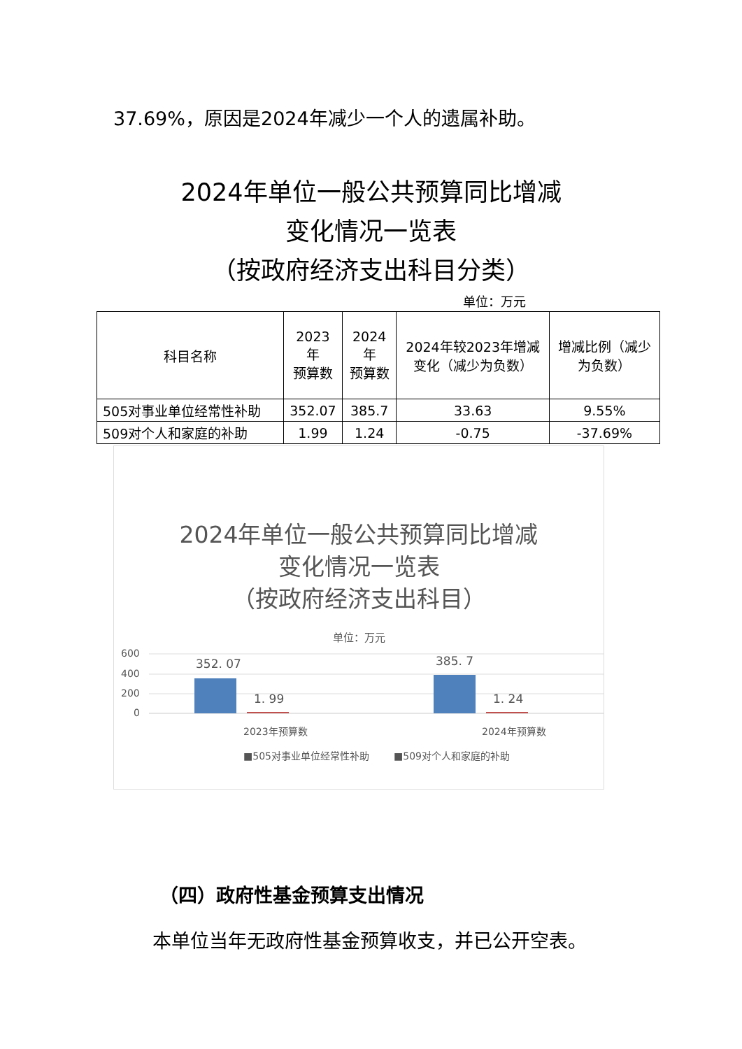37.69%，原因是2024年减少一个人的遗属补助。
2024年单位一般公共预算同比增减
变化情况一览表
（按政府经济支出科目分类）
单位：万元
| 科目名称 | 2023年 预算数 | 2024年 预算数 | 2024年较2023年增减变化（减少为负数） | 增减比例（减少为负数） |
| --- | --- | --- | --- | --- |
| 505对事业单位经常性补助 | 352.07 | 385.7 | 33.63 | 9.55% |
| 509对个人和家庭的补助 | 1.99 | 1.24 | -0.75 | -37.69% |
2024年单位一般公共预算同比增减
变化情况一览表
（按政府经济支出科目）
单位：万元
600
400
200
0
352. 07
1. 99
385. 7
1. 24
2023年预算数
2024年预算数
■505对事业单位经常性补助
■509对个人和家庭的补助
（四）政府性基金预算支出情况
本单位当年无政府性基金预算收支，并已公开空表。